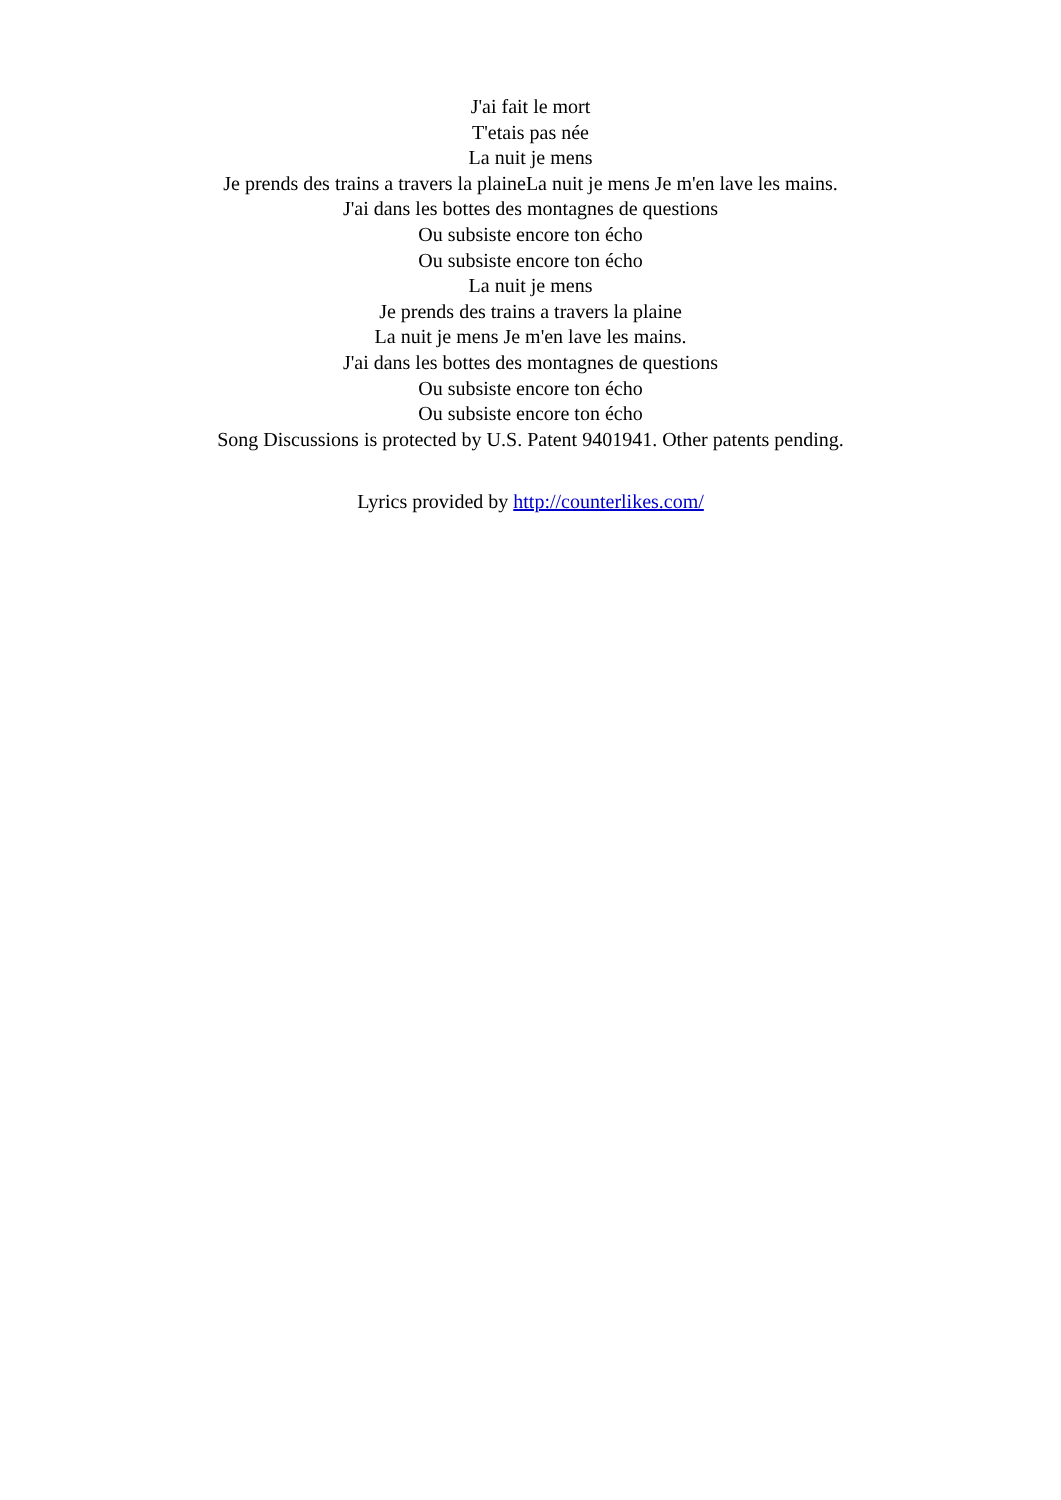J'ai fait le mort
T'etais pas née
La nuit je mens
Je prends des trains a travers la plaineLa nuit je mens Je m'en lave les mains.
J'ai dans les bottes des montagnes de questions
Ou subsiste encore ton écho
Ou subsiste encore ton écho
La nuit je mens
Je prends des trains a travers la plaine
La nuit je mens Je m'en lave les mains.
J'ai dans les bottes des montagnes de questions
Ou subsiste encore ton écho
Ou subsiste encore ton écho
Song Discussions is protected by U.S. Patent 9401941. Other patents pending.
Lyrics provided by http://counterlikes.com/